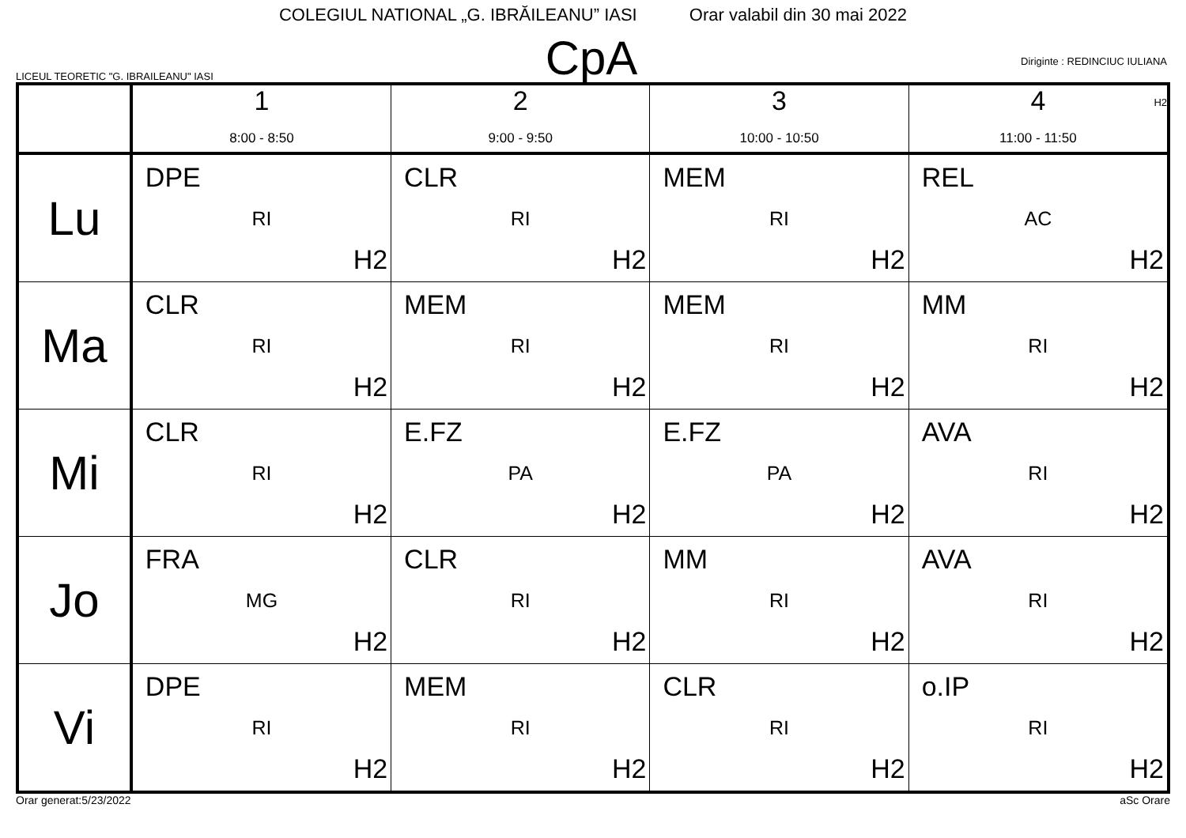COLEGIUL NATIONAL „G. IBRĂILEANU” IASI Orar valabil din 30 mai 2022
LICEUL TEORETIC "G. IBRAILEANU" IASI
CpA
Diriginte : REDINCIUC IULIANA
H2
| | 1 8:00 - 8:50 | 2 9:00 - 9:50 | 3 10:00 - 10:50 | 4 11:00 - 11:50 |
| --- | --- | --- | --- | --- |
| Lu | DPE RI H2 | CLR RI H2 | MEM RI H2 | REL AC H2 |
| Ma | CLR RI H2 | MEM RI H2 | MEM RI H2 | MM RI H2 |
| Mi | CLR RI H2 | E.FZ PA H2 | E.FZ PA H2 | AVA RI H2 |
| Jo | FRA MG H2 | CLR RI H2 | MM RI H2 | AVA RI H2 |
| Vi | DPE RI H2 | MEM RI H2 | CLR RI H2 | o.IP RI H2 |
Orar generat:5/23/2022 aSc Orare